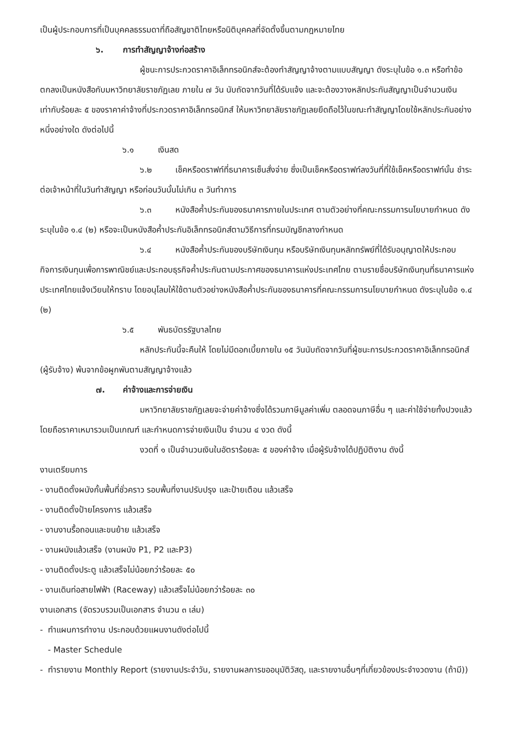เป็นผู้ประกอบการที่เป็นบุคคลธรรมดาที่ถือสัญชาติไทยหรือนิติบุคคลที่จัดตั้งขึ้นตามกฎหมายไทย
๖. การทำสัญญาจ้างก่อสร้าง
ผู้ชนะการประกวดราคาอิเล็กทรอนิกส์จะต้องทำสัญญาจ้างตามแบบสัญญา ดังระบุในข้อ ๑.๓ หรือทำข้อตกลงเป็นหนังสือกับมหาวิทยาลัยราชภัฏเลย ภายใน ๗ วัน นับถัดจากวันที่ได้รับแจ้ง และจะต้องวางหลักประกันสัญญาเป็นจำนวนเงินเท่ากับร้อยละ ๕ ของราคาค่าจ้างที่ประกวดราคาอิเล็กทรอนิกส์ ให้มหาวิทยาลัยราชภัฏเลยยึดถือไว้ในขณะทำสัญญาโดยใช้หลักประกันอย่างหนึ่งอย่างใด ดังต่อไปนี้
๖.๑ เงินสด
๖.๒ เช็คหรือดราฟท์ที่ธนาคารเซ็นสั่งจ่าย ซึ่งเป็นเช็คหรือดราฟท์ลงวันที่ที่ใช้เช็คหรือดราฟท์นั้น ชำระต่อเจ้าหน้าที่ในวันทำสัญญา หรือก่อนวันนั้นไม่เกิน ๓ วันทำการ
๖.๓ หนังสือค้ำประกันของธนาคารภายในประเทศ ตามตัวอย่างที่คณะกรรมการนโยบายกำหนด ดังระบุในข้อ ๑.๔ (๒) หรือจะเป็นหนังสือค้ำประกันอิเล็กทรอนิกส์ตามวิธีการที่กรมบัญชีกลางกำหนด
๖.๔ หนังสือค้ำประกันของบริษัทเงินทุน หรือบริษัทเงินทุนหลักทรัพย์ที่ได้รับอนุญาตให้ประกอบกิจการเงินทุนเพื่อการพาณิชย์และประกอบธุรกิจค้ำประกันตามประกาศของธนาคารแห่งประเทศไทย ตามรายชื่อบริษัทเงินทุนที่ธนาคารแห่งประเทศไทยแจ้งเวียนให้ทราบ โดยอนุโลมให้ใช้ตามตัวอย่างหนังสือค้ำประกันของธนาคารที่คณะกรรมการนโยบายกำหนด ดังระบุในข้อ ๑.๔ (๒)
๖.๕ พันธบัตรรัฐบาลไทย
หลักประกันนี้จะคืนให้ โดยไม่มีดอกเบี้ยภายใน ๑๕ วันนับถัดจากวันที่ผู้ชนะการประกวดราคาอิเล็กทรอนิกส์ (ผู้รับจ้าง) พ้นจากข้อผูกพันตามสัญญาจ้างแล้ว
๗. ค่าจ้างและการจ่ายเงิน
มหาวิทยาลัยราชภัฏเลยจะจ่ายค่าจ้างซึ่งได้รวมภาษีมูลค่าเพิ่ม ตลอดจนภาษีอื่น ๆ และค่าใช้จ่ายทั้งปวงแล้ว โดยถือราคาเหมารวมเป็นเกณฑ์ และกำหนดการจ่ายเงินเป็น จำนวน ๔ งวด ดังนี้
งวดที่ ๑ เป็นจำนวนเงินในอัตราร้อยละ ๕ ของค่าจ้าง เมื่อผู้รับจ้างได้ปฏิบัติงาน ดังนี้
งานเตรียมการ
- งานติดตั้งผนังกั้นพื้นที่ชั่วคราว รอบพื้นที่งานปรับปรุง และป้ายเตือน แล้วเสร็จ
- งานติดตั้งป้ายโครงการ แล้วเสร็จ
- งานงานรื้อถอนและขนย้าย แล้วเสร็จ
- งานผนังแล้วเสร็จ (งานผนัง P1, P2 และP3)
- งานติดตั้งประตู แล้วเสร็จไม่น้อยกว่าร้อยละ ๕๐
- งานเดินท่อสายไฟฟ้า (Raceway) แล้วเสร็จไม่น้อยกว่าร้อยละ ๓๐
งานเอกสาร (จัดรวบรวมเป็นเอกสาร จำนวน ๓ เล่ม)
- ทำแผนการทำงาน ประกอบด้วยแผนงานดังต่อไปนี้
- Master Schedule
- ทำรายงาน Monthly Report (รายงานประจำวัน, รายงานผลการขออนุมัติวัสดุ, และรายงานอื่นๆที่เกี่ยวข้องประจำงวดงาน (ถ้ามี))